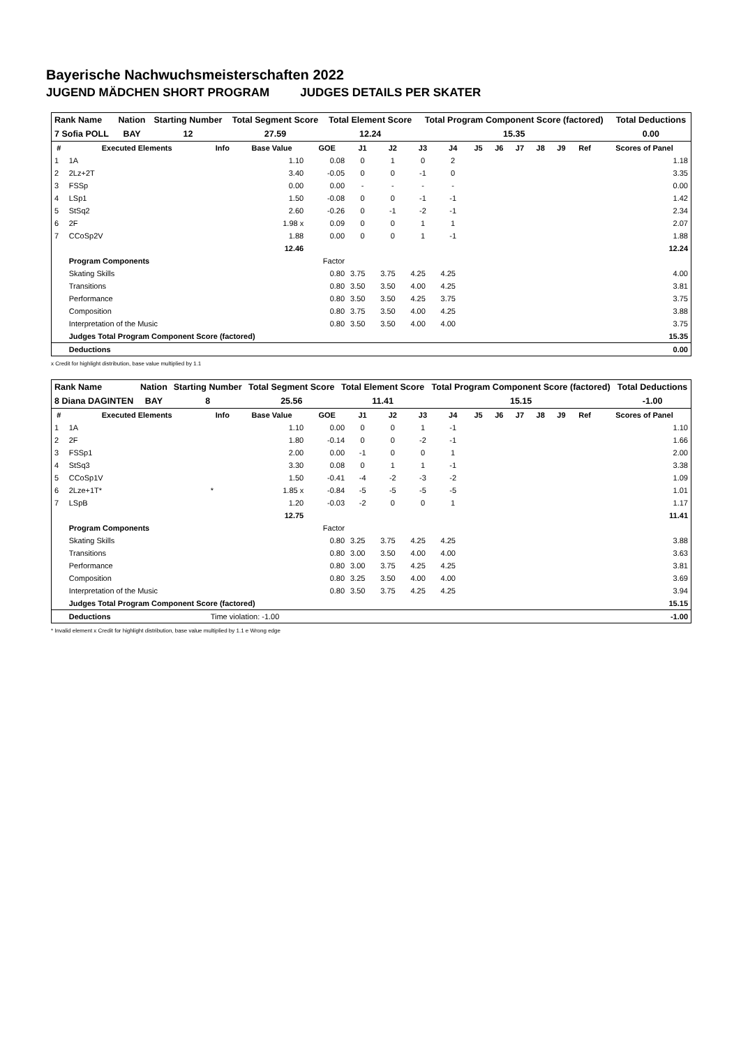Bayerische Nachwuchsmeisterschaften 2022
JUGEND MÄDCHEN SHORT PROGRAM JUDGES DETAILS PER SKATER
| Rank Name | Nation | Starting Number | Total Segment Score | Total Element Score | Total Program Component Score (factored) | Total Deductions |
| --- | --- | --- | --- | --- | --- | --- |
| 7 Sofia POLL | BAY | 12 | 27.59 | 12.24 | 15.35 | 0.00 |
| # | Executed Elements | Info | Base Value | GOE | J1 | J2 | J3 | J4 | J5 | J6 | J7 | J8 | J9 | Ref | Scores of Panel |
| --- | --- | --- | --- | --- | --- | --- | --- | --- | --- | --- | --- | --- | --- | --- | --- |
| 1 | 1A | | 1.10 | 0.08 | 0 | 1 | 0 | 2 | | | | | | | 1.18 |
| 2 | 2Lz+2T | | 3.40 | -0.05 | 0 | 0 | -1 | 0 | | | | | | | 3.35 |
| 3 | FSSp | | 0.00 | 0.00 | - | - | - | - | | | | | | | 0.00 |
| 4 | LSp1 | | 1.50 | -0.08 | 0 | 0 | -1 | -1 | | | | | | | 1.42 |
| 5 | StSq2 | | 2.60 | -0.26 | 0 | -1 | -2 | -1 | | | | | | | 2.34 |
| 6 | 2F | | 1.98 x | 0.09 | 0 | 0 | 1 | 1 | | | | | | | 2.07 |
| 7 | CCoSp2V | | 1.88 | 0.00 | 0 | 0 | 1 | -1 | | | | | | | 1.88 |
| | | | 12.46 | | | | | | | | | | | | 12.24 |
| | Program Components | | | Factor | | | | | | | | | | | |
| | Skating Skills | | | 0.80 | 3.75 | 3.75 | 4.25 | 4.25 | | | | | | | 4.00 |
| | Transitions | | | 0.80 | 3.50 | 3.50 | 4.00 | 4.25 | | | | | | | 3.81 |
| | Performance | | | 0.80 | 3.50 | 3.50 | 4.25 | 3.75 | | | | | | | 3.75 |
| | Composition | | | 0.80 | 3.75 | 3.50 | 4.00 | 4.25 | | | | | | | 3.88 |
| | Interpretation of the Music | | | 0.80 | 3.50 | 3.50 | 4.00 | 4.00 | | | | | | | 3.75 |
| | Judges Total Program Component Score (factored) | | | | | | | | | | | | | | 15.35 |
| | Deductions | | | | | | | | | | | | | | 0.00 |
x Credit for highlight distribution, base value multiplied by 1.1
| Rank Name | Nation | Starting Number | Total Segment Score | Total Element Score | Total Program Component Score (factored) | Total Deductions |
| --- | --- | --- | --- | --- | --- | --- |
| 8 Diana DAGINTEN | BAY | 8 | 25.56 | 11.41 | 15.15 | -1.00 |
| # | Executed Elements | Info | Base Value | GOE | J1 | J2 | J3 | J4 | J5 | J6 | J7 | J8 | J9 | Ref | Scores of Panel |
| --- | --- | --- | --- | --- | --- | --- | --- | --- | --- | --- | --- | --- | --- | --- | --- |
| 1 | 1A | | 1.10 | 0.00 | 0 | 0 | 1 | -1 | | | | | | | 1.10 |
| 2 | 2F | | 1.80 | -0.14 | 0 | 0 | -2 | -1 | | | | | | | 1.66 |
| 3 | FSSp1 | | 2.00 | 0.00 | -1 | 0 | 0 | 1 | | | | | | | 2.00 |
| 4 | StSq3 | | 3.30 | 0.08 | 0 | 1 | 1 | -1 | | | | | | | 3.38 |
| 5 | CCoSp1V | | 1.50 | -0.41 | -4 | -2 | -3 | -2 | | | | | | | 1.09 |
| 6 | 2Lze+1T* | * | 1.85 x | -0.84 | -5 | -5 | -5 | -5 | | | | | | | 1.01 |
| 7 | LSpB | | 1.20 | -0.03 | -2 | 0 | 0 | 1 | | | | | | | 1.17 |
| | | | 12.75 | | | | | | | | | | | | 11.41 |
| | Program Components | | | Factor | | | | | | | | | | | |
| | Skating Skills | | | 0.80 | 3.25 | 3.75 | 4.25 | 4.25 | | | | | | | 3.88 |
| | Transitions | | | 0.80 | 3.00 | 3.50 | 4.00 | 4.00 | | | | | | | 3.63 |
| | Performance | | | 0.80 | 3.00 | 3.75 | 4.25 | 4.25 | | | | | | | 3.81 |
| | Composition | | | 0.80 | 3.25 | 3.50 | 4.00 | 4.00 | | | | | | | 3.69 |
| | Interpretation of the Music | | | 0.80 | 3.50 | 3.75 | 4.25 | 4.25 | | | | | | | 3.94 |
| | Judges Total Program Component Score (factored) | | | | | | | | | | | | | | 15.15 |
| | Deductions | Time violation: -1.00 | | | | | | | | | | | | | -1.00 |
* Invalid element x Credit for highlight distribution, base value multiplied by 1.1 e Wrong edge